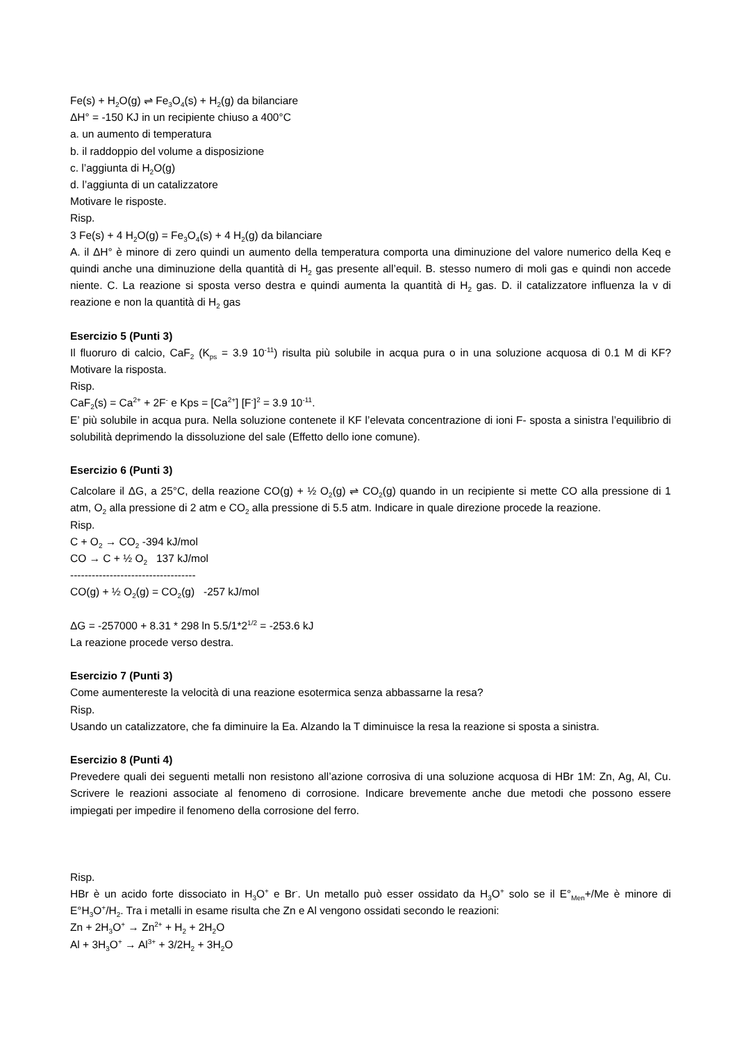Fe(s) + H<sub>2</sub>O(g) ⇌ Fe<sub>3</sub>O<sub>4</sub>(s) + H<sub>2</sub>(g) da bilanciare
ΔH° = -150 KJ in un recipiente chiuso a 400°C
a. un aumento di temperatura
b. il raddoppio del volume a disposizione
c. l’aggiunta di H<sub>2</sub>O(g)
d. l’aggiunta di un catalizzatore
Motivare le risposte.
Risp.
3 Fe(s) + 4 H<sub>2</sub>O(g) = Fe<sub>3</sub>O<sub>4</sub>(s) + 4 H<sub>2</sub>(g) da bilanciare
A. il ΔH° è minore di zero quindi un aumento della temperatura comporta una diminuzione del valore numerico della Keq e quindi anche una diminuzione della quantità di H<sub>2</sub> gas presente all’equil. B. stesso numero di moli gas e quindi non accede niente. C. La reazione si sposta verso destra e quindi aumenta la quantità di H<sub>2</sub> gas. D. il catalizzatore influenza la v di reazione e non la quantità di H<sub>2</sub> gas
Esercizio 5 (Punti 3)
Il fluoruro di calcio, CaF<sub>2</sub> (K<sub>ps</sub> = 3.9 10<sup>-11</sup>) risulta più solubile in acqua pura o in una soluzione acquosa di 0.1 M di KF? Motivare la risposta.
Risp.
CaF<sub>2</sub>(s) = Ca<sup>2+</sup> + 2F<sup>-</sup> e Kps = [Ca<sup>2+</sup>] [F<sup>-</sup>]<sup>2</sup> = 3.9 10<sup>-11</sup>.
E’ più solubile in acqua pura. Nella soluzione contenete il KF l’elevata concentrazione di ioni F- sposta a sinistra l’equilibrio di solubilità deprimendo la dissoluzione del sale (Effetto dello ione comune).
Esercizio 6 (Punti 3)
Calcolare il ΔG, a 25°C, della reazione CO(g) + ½ O<sub>2</sub>(g) ⇌ CO<sub>2</sub>(g) quando in un recipiente si mette CO alla pressione di 1 atm, O<sub>2</sub> alla pressione di 2 atm e CO<sub>2</sub> alla pressione di 5.5 atm. Indicare in quale direzione procede la reazione.
Risp.
C + O<sub>2</sub> → CO<sub>2</sub> -394 kJ/mol
CO → C + ½ O<sub>2</sub> 137 kJ/mol
-----------------------------------
CO(g) + ½ O<sub>2</sub>(g) = CO<sub>2</sub>(g) -257 kJ/mol
ΔG = -257000 + 8.31 * 298 ln 5.5/1*2<sup>1/2</sup> = -253.6 kJ
La reazione procede verso destra.
Esercizio 7 (Punti 3)
Come aumentereste la velocità di una reazione esotermica senza abbassarne la resa?
Risp.
Usando un catalizzatore, che fa diminuire la Ea. Alzando la T diminuisce la resa la reazione si sposta a sinistra.
Esercizio 8 (Punti 4)
Prevedere quali dei seguenti metalli non resistono all’azione corrosiva di una soluzione acquosa di HBr 1M: Zn, Ag, Al, Cu. Scrivere le reazioni associate al fenomeno di corrosione. Indicare brevemente anche due metodi che possono essere impiegati per impedire il fenomeno della corrosione del ferro.
Risp.
HBr è un acido forte dissociato in H<sub>3</sub>O<sup>+</sup> e Br<sup>-</sup>. Un metallo può esser ossidato da H<sub>3</sub>O<sup>+</sup> solo se il E°<sub>Men</sub>+/Me è minore di E°H<sub>3</sub>O<sup>+</sup>/H<sub>2</sub>. Tra i metalli in esame risulta che Zn e Al vengono ossidati secondo le reazioni:
Zn + 2H<sub>3</sub>O<sup>+</sup> → Zn<sup>2+</sup> + H<sub>2</sub> + 2H<sub>2</sub>O
Al + 3H<sub>3</sub>O<sup>+</sup> → Al<sup>3+</sup> + 3/2H<sub>2</sub> + 3H<sub>2</sub>O